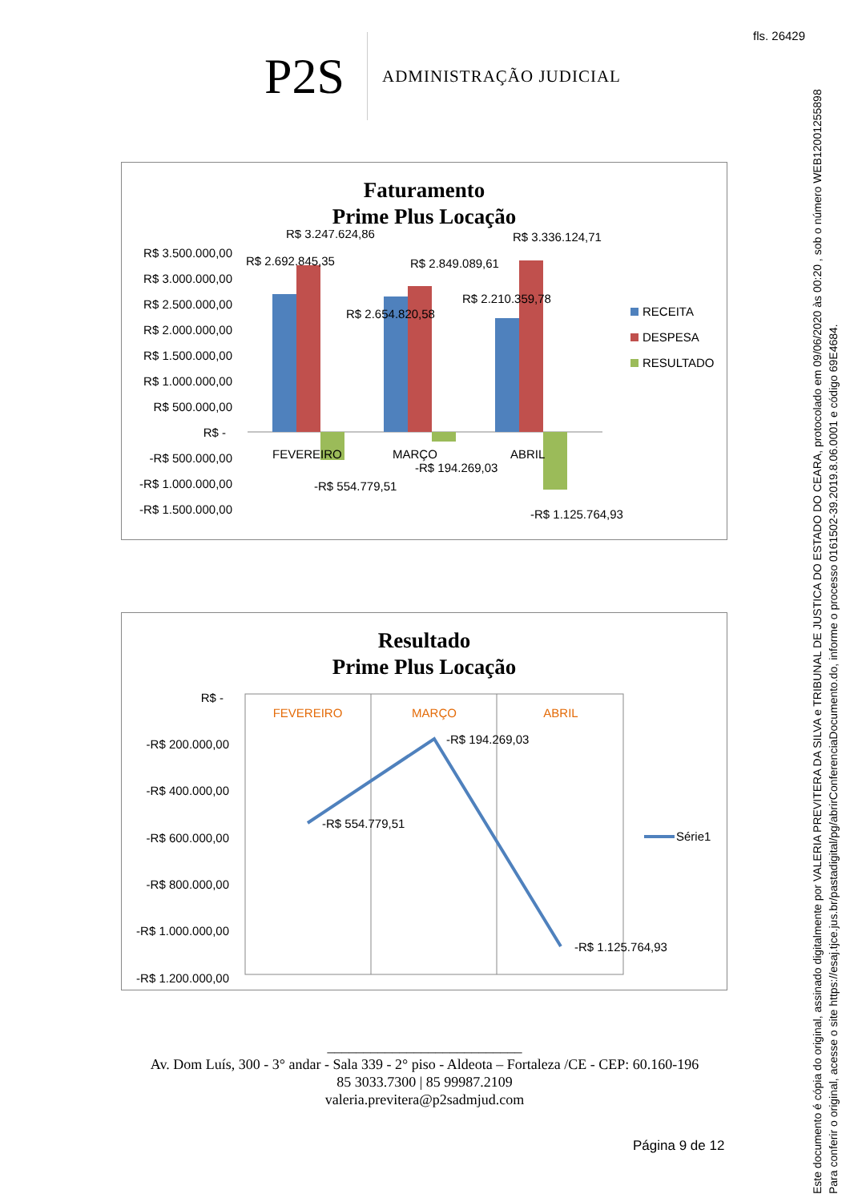fls. 26429
Este documento é cópia do original, assinado digitalmente por VALERIA PREVITERA DA SILVA e TRIBUNAL DE JUSTICA DO ESTADO DO CEARA, protocolado em 09/06/2020 às 00:20 , sob o número WEB12001255898
Para conferir o original, acesse o site https://esaj.tjce.jus.br/pastadigital/pg/abrirConferenciaDocumento.do, informe o processo 0161502-39.2019.8.06.0001 e código 69E4684.
P2S
ADMINISTRAÇÃO JUDICIAL
Faturamento
Prime Plus Locação
R$ 3.500.000,00
R$ 3.000.000,00
R$ 2.500.000,00
R$ 2.000.000,00
R$ 1.500.000,00
R$ 1.000.000,00
R$ 500.000,00
R$ -
-R$ 500.000,00
-R$ 1.000.000,00
-R$ 1.500.000,00
R$ 3.247.624,86
R$ 2.692.845,35
R$ 2.849.089,61
R$ 2.654.820,58
R$ 2.210.359,78
R$ 3.336.124,71
FEVEREIRO
MARÇO
ABRIL
-R$ 194.269,03
-R$ 554.779,51
-R$ 1.125.764,93
RECEITA
DESPESA
RESULTADO
Resultado
Prime Plus Locação
R$ -
-R$ 200.000,00
-R$ 400.000,00
-R$ 600.000,00
-R$ 800.000,00
-R$ 1.000.000,00
-R$ 1.200.000,00
FEVEREIRO
MARÇO
ABRIL
-R$ 554.779,51
-R$ 194.269,03
-R$ 1.125.764,93
Série1
___________________________
Av. Dom Luís, 300 - 3° andar - Sala 339 - 2° piso - Aldeota – Fortaleza /CE - CEP: 60.160-196
85 3033.7300 | 85 99987.2109
valeria.previtera@p2sadmjud.com
Página 9 de 12